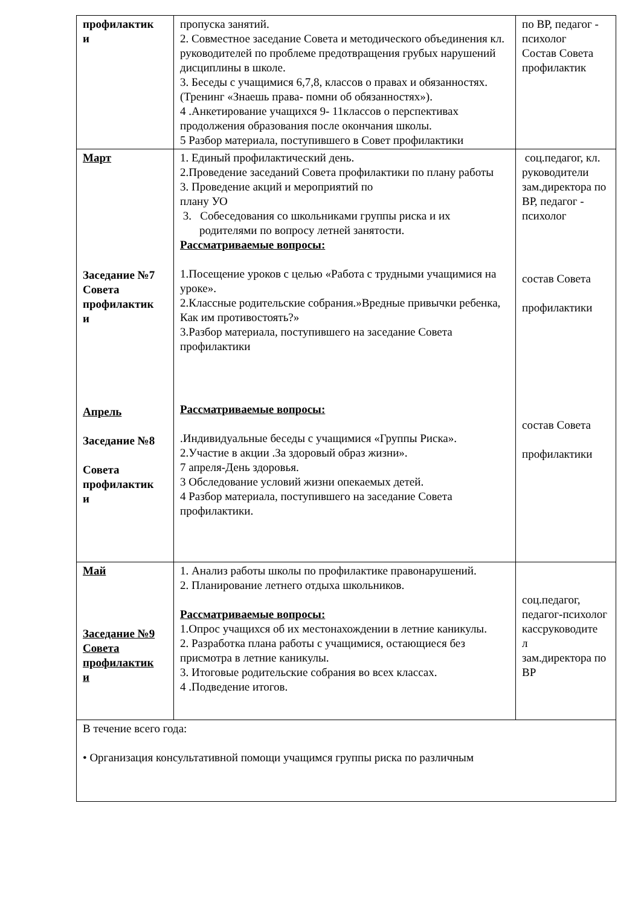| профилактик и | пропуска занятий. 2. Совместное заседание Совета и методического объединения кл. руководителей по проблеме предотвращения грубых нарушений дисциплины в школе. 3. Беседы с учащимися 6,7,8, классов о правах и обязанностях. (Тренинг «Знаешь права- помни об обязанностях»). 4 .Анкетирование учащихся 9- 11классов о перспективах продолжения образования после окончания школы. 5 Разбор материала, поступившего в Совет профилактики | по ВР, педагог - психолог Состав Совета профилактик |
| Март Заседание №7 Совета профилактик и Апрель Заседание №8 Совета профилактик и | 1. Единый профилактический день. 2.Проведение заседаний Совета профилактики по плану работы 3. Проведение акций и мероприятий по плану УО 3. Собеседования со школьниками группы риска и их родителями по вопросу летней занятости. Рассматриваемые вопросы: 1.Посещение уроков с целью «Работа с трудными учащимися на уроке». 2.Классные родительские собрания.»Вредные привычки ребенка, Как им противостоять?» 3.Разбор материала, поступившего на заседание Совета профилактики Рассматриваемые вопросы: .Индивидуальные беседы с учащимися «Группы Риска». 2.Участие в акции .За здоровый образ жизни». 7 апреля-День здоровья. 3 Обследование условий жизни опекаемых детей. 4 Разбор материала, поступившего на заседание Совета профилактики. | соц.педагог, кл. руководители зам.директора по ВР, педагог - психолог состав Совета профилактики состав Совета профилактики |
| Май Заседание №9 Совета профилактик и | 1. Анализ работы школы по профилактике правонарушений. 2. Планирование летнего отдыха школьников. Рассматриваемые вопросы: 1.Опрос учащихся об их местонахождении в летние каникулы. 2. Разработка плана работы с учащимися, остающиеся без присмотра в летние каникулы. 3. Итоговые родительские собрания во всех классах. 4 .Подведение итогов. | соц.педагог, педагог-психолог кассруководите л зам.директора по ВР |
| В течение всего года: • Организация консультативной помощи учащимся группы риска по различным | | |